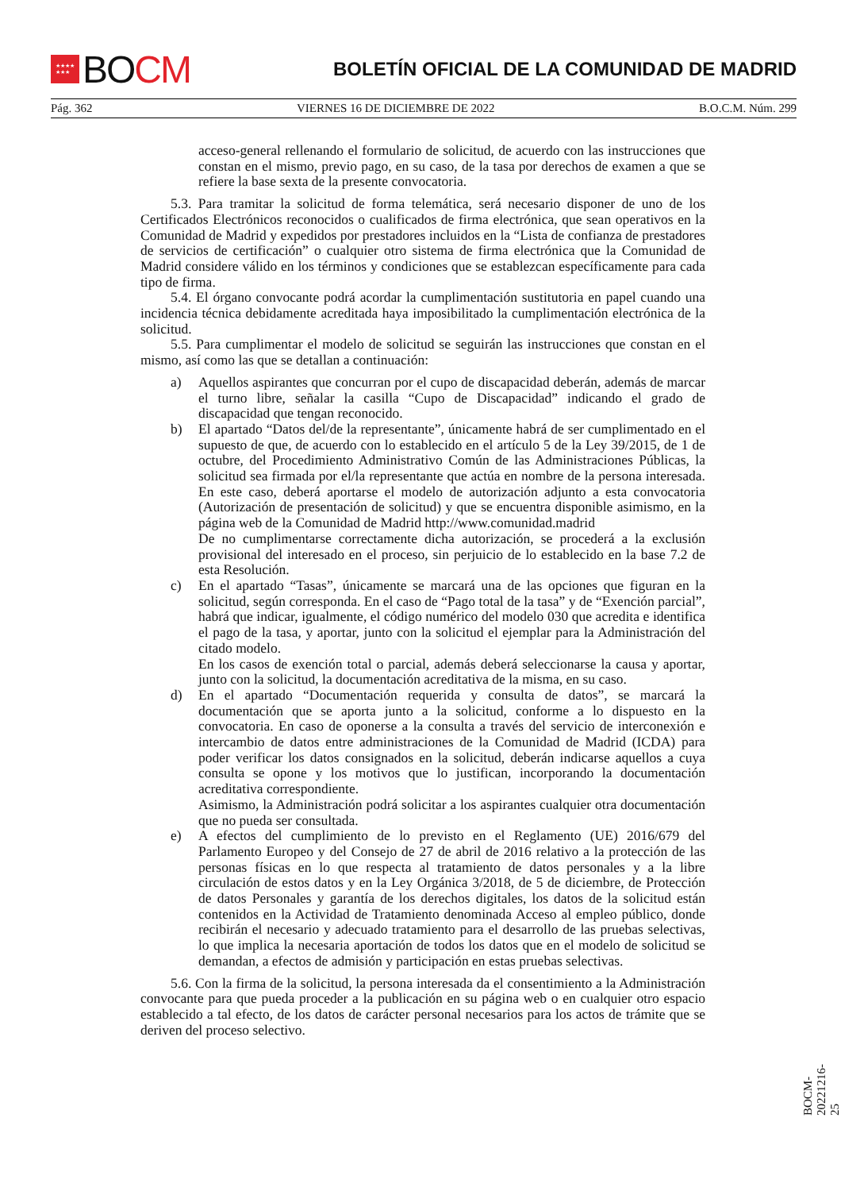★★★★
★★★
BO CM
BOLETÍN OFICIAL DE LA COMUNIDAD DE MADRID
Pág. 362 VIERNES 16 DE DICIEMBRE DE 2022 B.O.C.M. Núm. 299
acceso-general rellenando el formulario de solicitud, de acuerdo con las instrucciones que constan en el mismo, previo pago, en su caso, de la tasa por derechos de examen a que se refiere la base sexta de la presente convocatoria.
5.3. Para tramitar la solicitud de forma telemática, será necesario disponer de uno de los Certificados Electrónicos reconocidos o cualificados de firma electrónica, que sean operativos en la Comunidad de Madrid y expedidos por prestadores incluidos en la “Lista de confianza de prestadores de servicios de certificación” o cualquier otro sistema de firma electrónica que la Comunidad de Madrid considere válido en los términos y condiciones que se establezcan específicamente para cada tipo de firma.
5.4. El órgano convocante podrá acordar la cumplimentación sustitutoria en papel cuando una incidencia técnica debidamente acreditada haya imposibilitado la cumplimentación electrónica de la solicitud.
5.5. Para cumplimentar el modelo de solicitud se seguirán las instrucciones que constan en el mismo, así como las que se detallan a continuación:
a) Aquellos aspirantes que concurran por el cupo de discapacidad deberán, además de marcar el turno libre, señalar la casilla “Cupo de Discapacidad” indicando el grado de discapacidad que tengan reconocido.
b) El apartado “Datos del/de la representante”, únicamente habrá de ser cumplimentado en el supuesto de que, de acuerdo con lo establecido en el artículo 5 de la Ley 39/2015, de 1 de octubre, del Procedimiento Administrativo Común de las Administraciones Públicas, la solicitud sea firmada por el/la representante que actúa en nombre de la persona interesada. En este caso, deberá aportarse el modelo de autorización adjunto a esta convocatoria (Autorización de presentación de solicitud) y que se encuentra disponible asimismo, en la página web de la Comunidad de Madrid http://www.comunidad.madrid
De no cumplimentarse correctamente dicha autorización, se procederá a la exclusión provisional del interesado en el proceso, sin perjuicio de lo establecido en la base 7.2 de esta Resolución.
c) En el apartado “Tasas”, únicamente se marcará una de las opciones que figuran en la solicitud, según corresponda. En el caso de “Pago total de la tasa” y de “Exención parcial”, habrá que indicar, igualmente, el código numérico del modelo 030 que acredita e identifica el pago de la tasa, y aportar, junto con la solicitud el ejemplar para la Administración del citado modelo.
En los casos de exención total o parcial, además deberá seleccionarse la causa y aportar, junto con la solicitud, la documentación acreditativa de la misma, en su caso.
d) En el apartado “Documentación requerida y consulta de datos”, se marcará la documentación que se aporta junto a la solicitud, conforme a lo dispuesto en la convocatoria. En caso de oponerse a la consulta a través del servicio de interconexión e intercambio de datos entre administraciones de la Comunidad de Madrid (ICDA) para poder verificar los datos consignados en la solicitud, deberán indicarse aquellos a cuya consulta se opone y los motivos que lo justifican, incorporando la documentación acreditativa correspondiente.
Asimismo, la Administración podrá solicitar a los aspirantes cualquier otra documentación que no pueda ser consultada.
e) A efectos del cumplimiento de lo previsto en el Reglamento (UE) 2016/679 del Parlamento Europeo y del Consejo de 27 de abril de 2016 relativo a la protección de las personas físicas en lo que respecta al tratamiento de datos personales y a la libre circulación de estos datos y en la Ley Orgánica 3/2018, de 5 de diciembre, de Protección de datos Personales y garantía de los derechos digitales, los datos de la solicitud están contenidos en la Actividad de Tratamiento denominada Acceso al empleo público, donde recibirán el necesario y adecuado tratamiento para el desarrollo de las pruebas selectivas, lo que implica la necesaria aportación de todos los datos que en el modelo de solicitud se demandan, a efectos de admisión y participación en estas pruebas selectivas.
5.6. Con la firma de la solicitud, la persona interesada da el consentimiento a la Administración convocante para que pueda proceder a la publicación en su página web o en cualquier otro espacio establecido a tal efecto, de los datos de carácter personal necesarios para los actos de trámite que se deriven del proceso selectivo.
BOCM-20221216-25